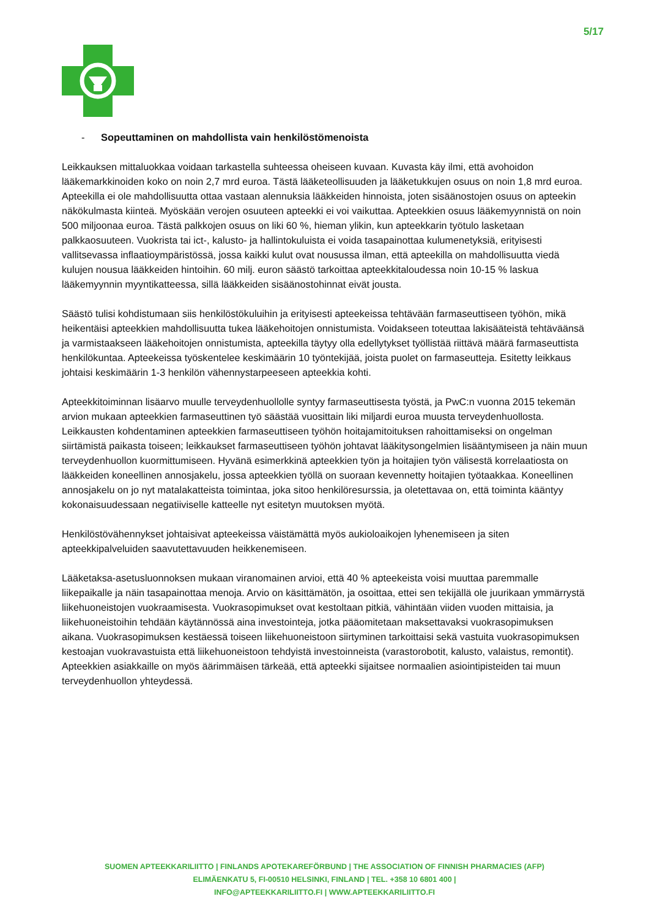5/17
- Sopeuttaminen on mahdollista vain henkilöstömenoista
Leikkauksen mittaluokkaa voidaan tarkastella suhteessa oheiseen kuvaan. Kuvasta käy ilmi, että avohoidon lääkemarkkinoiden koko on noin 2,7 mrd euroa. Tästä lääketeollisuuden ja lääketukkujen osuus on noin 1,8 mrd euroa. Apteekilla ei ole mahdollisuutta ottaa vastaan alennuksia lääkkeiden hinnoista, joten sisäänostojen osuus on apteekin näkökulmasta kiinteä. Myöskään verojen osuuteen apteekki ei voi vaikuttaa. Apteekkien osuus lääkemyynnistä on noin 500 miljoonaa euroa. Tästä palkkojen osuus on liki 60 %, hieman ylikin, kun apteekkarin työtulo lasketaan palkkaosuuteen. Vuokrista tai ict-, kalusto- ja hallintokuluista ei voida tasapainottaa kulumenetyksiä, erityisesti vallitsevassa inflaatioympäristössä, jossa kaikki kulut ovat nousussa ilman, että apteekilla on mahdollisuutta viedä kulujen nousua lääkkeiden hintoihin. 60 milj. euron säästö tarkoittaa apteekkitaloudessa noin 10-15 % laskua lääkemyynnin myyntikatteessa, sillä lääkkeiden sisäänostohinnat eivät jousta.
Säästö tulisi kohdistumaan siis henkilöstökuluihin ja erityisesti apteekeissa tehtävään farmaseuttiseen työhön, mikä heikentäisi apteekkien mahdollisuutta tukea lääkehoitojen onnistumista. Voidakseen toteuttaa lakisääteistä tehtäväänsä ja varmistaakseen lääkehoitojen onnistumista, apteekilla täytyy olla edellytykset työllistää riittävä määrä farmaseuttista henkilökuntaa. Apteekeissa työskentelee keskimäärin 10 työntekijää, joista puolet on farmaseutteja. Esitetty leikkaus johtaisi keskimäärin 1-3 henkilön vähennystarpeeseen apteekkia kohti.
Apteekkitoiminnan lisäarvo muulle terveydenhuollolle syntyy farmaseuttisesta työstä, ja PwC:n vuonna 2015 tekemän arvion mukaan apteekkien farmaseuttinen työ säästää vuosittain liki miljardi euroa muusta terveydenhuollosta. Leikkausten kohdentaminen apteekkien farmaseuttiseen työhön hoitajamitoituksen rahoittamiseksi on ongelman siirtämistä paikasta toiseen; leikkaukset farmaseuttiseen työhön johtavat lääkitysongelmien lisääntymiseen ja näin muun terveydenhuollon kuormittumiseen. Hyvänä esimerkkinä apteekkien työn ja hoitajien työn välisestä korrelaatiosta on lääkkeiden koneellinen annosjakelu, jossa apteekkien työllä on suoraan kevennetty hoitajien työtaakkaa. Koneellinen annosjakelu on jo nyt matalakatteista toimintaa, joka sitoo henkilöresurssia, ja oletettavaa on, että toiminta kääntyy kokonaisuudessaan negatiiviselle katteelle nyt esitetyn muutoksen myötä.
Henkilöstövähennykset johtaisivat apteekeissa väistämättä myös aukioloaikojen lyhenemiseen ja siten apteekkipalveluiden saavutettavuuden heikkenemiseen.
Lääketaksa-asetusluonnoksen mukaan viranomainen arvioi, että 40 % apteekeista voisi muuttaa paremmalle liikepaikalle ja näin tasapainottaa menoja. Arvio on käsittämätön, ja osoittaa, ettei sen tekijällä ole juurikaan ymmärrystä liikehuoneistojen vuokraamisesta. Vuokrasopimukset ovat kestoltaan pitkiä, vähintään viiden vuoden mittaisia, ja liikehuoneistoihin tehdään käytännössä aina investointeja, jotka pääomitetaan maksettavaksi vuokrasopimuksen aikana. Vuokrasopimuksen kestäessä toiseen liikehuoneistoon siirtyminen tarkoittaisi sekä vastuita vuokrasopimuksen kestoajan vuokravastuista että liikehuoneistoon tehdyistä investoinneista (varastorobotit, kalusto, valaistus, remontit). Apteekkien asiakkaille on myös äärimmäisen tärkeää, että apteekki sijaitsee normaalien asiointipisteiden tai muun terveydenhuollon yhteydessä.
SUOMEN APTEEKKARILIITTO | FINLANDS APOTEKAREFÖRBUND | THE ASSOCIATION OF FINNISH PHARMACIES (AFP)
ELIMÄENKATU 5, FI-00510 HELSINKI, FINLAND | TEL. +358 10 6801 400 |
INFO@APTEEKKARILIITTO.FI | WWW.APTEEKKARILIITTO.FI